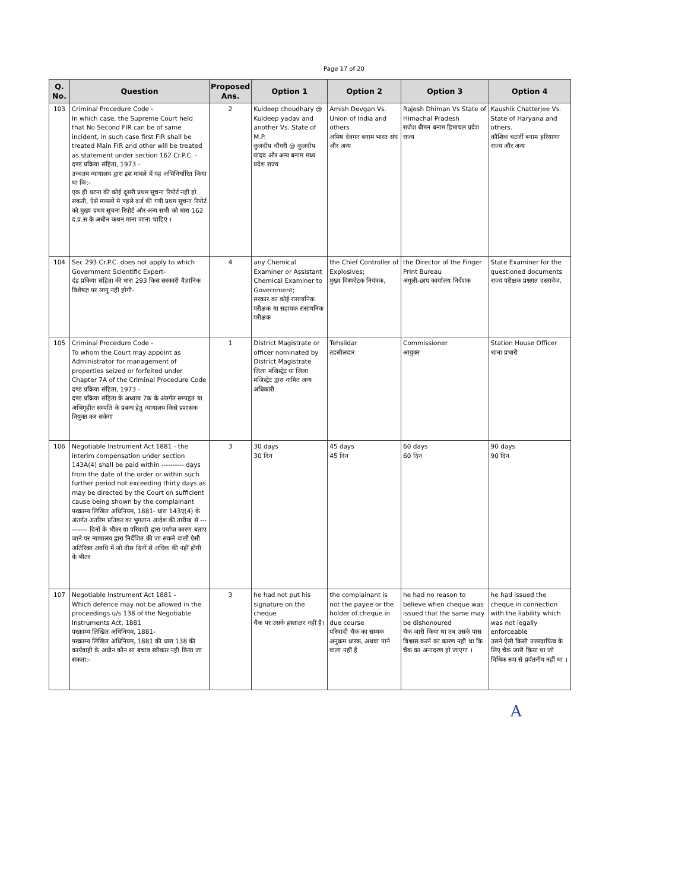Page 17 of 20
| Q. No. | Question | Proposed Ans. | Option 1 | Option 2 | Option 3 | Option 4 |
| --- | --- | --- | --- | --- | --- | --- |
| 103 | Criminal Procedure Code - In which case, the Supreme Court held that No Second FIR can be of same incident, in such case first FIR shall be treated Main FIR and other will be treated as statement under section 162 Cr.P.C. - दण्ड प्रक्रिया संहिता, 1973 - उच्चतम न्यायालय द्वारा इस मामले में यह अभिनिर्धारित किया था कि:- एक ही घटना की कोई दूसरी प्रथम सूचना रिपोर्ट नहीं हो सकती, ऐसे मामलो मे पहले दर्ज की गयी प्रथम सूचना रिपोर्ट को मुख्य प्रथम सूचना रिपोर्ट और अन्य सभी को धारा 162 द.प्र.स के अधीन कथन माना जाना चाहिए । | 2 | Kuldeep choudhary @ Kuldeep yadav and another Vs. State of M.P. कुलदीप चौधरी @ कुलदीप यादव और अन्य बनाम मध्य प्रदेश राज्य | Amish Devgan Vs. Union of India and others अमिष देवगन बनाम भारत संघ और अन्य | Rajesh Dhiman Vs State of Himachal Pradesh राजेश धीमन बनाम हिमाचल प्रदेश राज्य | Kaushik Chatterjee Vs. State of Haryana and others. कौशिक चटर्जी बनाम हरियाणा राज्य और अन्य |
| 104 | Sec 293 Cr.P.C. does not apply to which Government Scientific Expert- दंड प्रकिया संहिता की धारा 293 किस सरकारी वैज्ञानिक विशेषज्ञ पर लागू नही होगी- | 4 | any Chemical Examiner or Assistant Chemical Examiner to Government; सरकार का कोई रासायनिक परीक्षक या सहायक रासायनिक परीक्षक | the Chief Controller of Explosives; मुख्य विस्फोटक नियंत्रक, | the Director of the Finger Print Bureau अंगुली-छाप कार्यालय निर्देशक | State Examiner for the questioned documents राज्य परीक्षक प्रश्नगत दस्तावेज, |
| 105 | Criminal Procedure Code - To whom the Court may appoint as Administrator for management of properties seized or forfeited under Chapter 7A of the Criminal Procedure Code दण्ड प्रक्रिया संहिता, 1973 - दण्ड प्रक्रिया संहिता के अध्याय 7क के अंतर्गत सम्पहृत या अभिगृहीत सम्पति के प्रबन्ध हेतु न्यायालय किसे प्रशासक नियुक्त कर सकेगा | 1 | District Magistrate or officer nominated by District Magistrate जिला मजिस्ट्रेट या जिला मजिस्ट्रेट द्वारा नामित अन्य अधिकारी | Tehsildar तहसीलदार | Commissioner आयुक्त | Station House Officer थाना प्रभारी |
| 106 | Negotiable Instrument Act 1881 - the interim compensation under section 143A(4) shall be paid within ---------- days from the date of the order or within such further period not exceeding thirty days as may be directed by the Court on sufficient cause being shown by the complainant परक्राम्य लिखित अधिनियम, 1881- धारा 143ए(4) के अंतर्गत अंतरिम प्रतिकर का भुगतान आदेश की तारीख से ---------- दिनों के भीतर या परिवादी द्वारा पर्याप्त कारण बताए जाने पर न्यायालय द्वारा निर्देशित की जा सकने वाली ऐसी अतिरिक्त अवधि में जो तीस दिनों से अधिक की नहीं होगी के भीतर | 3 | 30 days 30 दिन | 45 days 45 दिन | 60 days 60 दिन | 90 days 90 दिन |
| 107 | Negotiable Instrument Act 1881 - Which defence may not be allowed in the proceedings u/s 138 of the Negotiable Instruments Act, 1881 परक्राम्य लिखित अधिनियम, 1881- परक्राम्य लिखित अधिनियम, 1881 की धारा 138 की कार्यवाही के अधीन कौन सा बचाव स्वीकार नही किया जा सकता:- | 3 | he had not put his signature on the cheque चैक पर उसके हस्ताक्षर नहीं है। | the complainant is not the payee or the holder of cheque in due course परिवादी चैक का सम्यक अनुक्रम धारक, अथवा पाने वाला नहीं है | he had no reason to believe when cheque was issued that the same may be dishonoured चैक जारी किया था तब उसके पास विश्वास करने का कारण नही था कि चैक का अनादरण हो जाएगा । | he had issued the cheque in connection with the liability which was not legally enforceable उसने ऐसी किसी उत्तरदायित्व के लिए चैक जारी किया था जो विधिक रूप से प्रर्वतनीय नहीं था । |
A